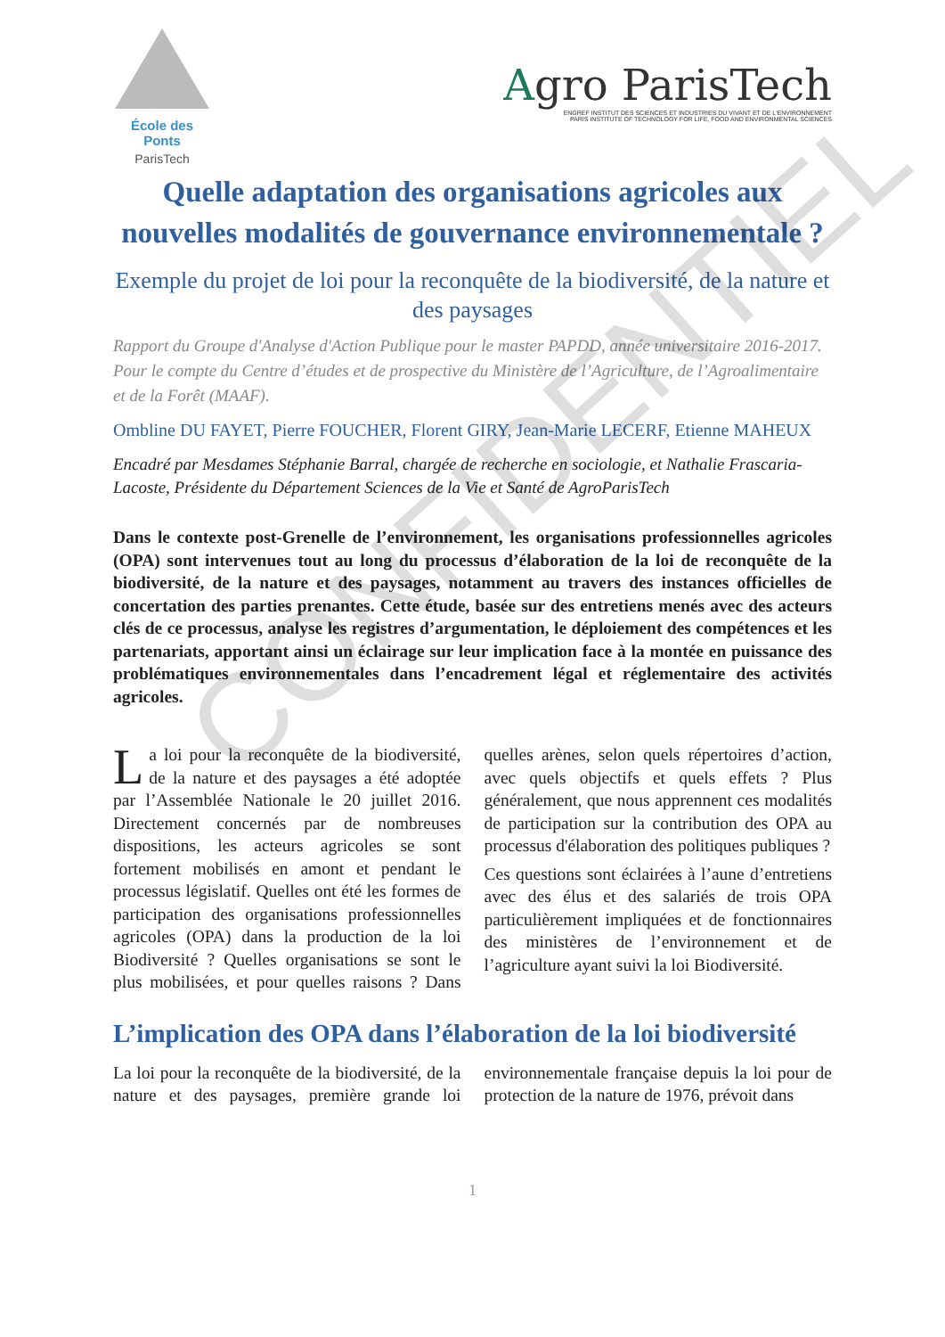École des Ponts
ParisTech
Agro ParisTech
ENGREF INSTITUT DES SCIENCES ET INDUSTRIES DU VIVANT ET DE L'ENVIRONNEMENT
PARIS INSTITUTE OF TECHNOLOGY FOR LIFE, FOOD AND ENVIRONMENTAL SCIENCES
Quelle adaptation des organisations agricoles aux nouvelles modalités de gouvernance environnementale ?
Exemple du projet de loi pour la reconquête de la biodiversité, de la nature et des paysages
Rapport du Groupe d'Analyse d'Action Publique pour le master PAPDD, année universitaire 2016-2017. Pour le compte du Centre d’études et de prospective du Ministère de l’Agriculture, de l’Agroalimentaire et de la Forêt (MAAF).
Ombline DU FAYET, Pierre FOUCHER, Florent GIRY, Jean-Marie LECERF, Etienne MAHEUX
Encadré par Mesdames Stéphanie Barral, chargée de recherche en sociologie, et Nathalie Frascaria-Lacoste, Présidente du Département Sciences de la Vie et Santé de AgroParisTech
Dans le contexte post-Grenelle de l’environnement, les organisations professionnelles agricoles (OPA) sont intervenues tout au long du processus d’élaboration de la loi de reconquête de la biodiversité, de la nature et des paysages, notamment au travers des instances officielles de concertation des parties prenantes. Cette étude, basée sur des entretiens menés avec des acteurs clés de ce processus, analyse les registres d’argumentation, le déploiement des compétences et les partenariats, apportant ainsi un éclairage sur leur implication face à la montée en puissance des problématiques environnementales dans l’encadrement légal et réglementaire des activités agricoles.
La loi pour la reconquête de la biodiversité, de la nature et des paysages a été adoptée par l’Assemblée Nationale le 20 juillet 2016. Directement concernés par de nombreuses dispositions, les acteurs agricoles se sont fortement mobilisés en amont et pendant le processus législatif. Quelles ont été les formes de participation des organisations professionnelles agricoles (OPA) dans la production de la loi Biodiversité ? Quelles organisations se sont le plus mobilisées, et pour quelles raisons ? Dans quelles arènes, selon quels répertoires d’action, avec quels objectifs et quels effets ? Plus généralement, que nous apprennent ces modalités de participation sur la contribution des OPA au processus d'élaboration des politiques publiques ?
Ces questions sont éclairées à l’aune d’entretiens avec des élus et des salariés de trois OPA particulièrement impliquées et de fonctionnaires des ministères de l’environnement et de l’agriculture ayant suivi la loi Biodiversité.
L’implication des OPA dans l’élaboration de la loi biodiversité
La loi pour la reconquête de la biodiversité, de la nature et des paysages, première grande loi environnementale française depuis la loi pour de protection de la nature de 1976, prévoit dans
1
CONFIDENTIEL